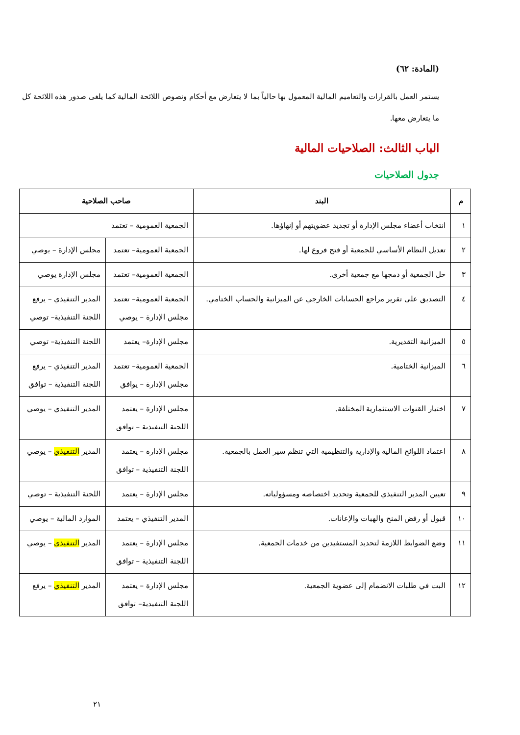(المادة: ٦٢)
يستمر العمل بالقرارات والتعاميم المالية المعمول بها حالياً بما لا يتعارض مع أحكام ونصوص اللائحة المالية كما يلغى صدور هذه اللائحة كل ما يتعارض معها.
الباب الثالث: الصلاحيات المالية
جدول الصلاحيات
| م | البند | صاحب الصلاحية | |
| --- | --- | --- | --- |
| ١ | انتخاب أعضاء مجلس الإدارة أو تجديد عضويتهم أو إنهاؤها. | الجمعية العمومية – تعتمد | |
| ٢ | تعديل النظام الأساسي للجمعية أو فتح فروع لها. | الجمعية العمومية– تعتمد | مجلس الإدارة – يوصي |
| ٣ | حل الجمعية أو دمجها مع جمعية أخرى. | الجمعية العمومية– تعتمد | مجلس الإدارة يوصي |
| ٤ | التصديق على تقرير مراجع الحسابات الخارجي عن الميزانية والحساب الختامي. | الجمعية العمومية– تعتمد مجلس الإدارة – يوصي | المدير التنفيذي – يرفع اللجنة التنفيذية– توصي |
| ٥ | الميزانية التقديرية. | مجلس الإدارة– يعتمد | اللجنة التنفيذية– توصي |
| ٦ | الميزانية الختامية. | الجمعية العمومية– تعتمد مجلس الإدارة – يوافق | المدير التنفيذي – يرفع اللجنة التنفيذية – توافق |
| ٧ | اختيار القنوات الاستثمارية المختلفة. | مجلس الإدارة – يعتمد اللجنة التنفيذية – توافق | المدير التنفيذي – يوصي |
| ٨ | اعتماد اللوائح المالية والإدارية والتنظيمية التي تنظم سير العمل بالجمعية. | مجلس الإدارة – يعتمد اللجنة التنفيذية – توافق | المدير التنفيذي – يوصي |
| ٩ | تعيين المدير التنفيذي للجمعية وتحديد اختصاصه ومسؤولياته. | مجلس الإدارة – يعتمد | اللجنة التنفيذية – توصي |
| ١٠ | قبول أو رفض المنح والهبات والإعانات. | المدير التنفيذي – يعتمد | الموارد المالية – يوصي |
| ١١ | وضع الضوابط اللازمة لتحديد المستفيدين من خدمات الجمعية. | مجلس الإدارة – يعتمد اللجنة التنفيذية – توافق | المدير التنفيذي – يوصي |
| ١٢ | البت في طلبات الانضمام إلى عضوية الجمعية. | مجلس الإدارة – يعتمد اللجنة التنفيذية– توافق | المدير التنفيذي – يرفع |
٢١